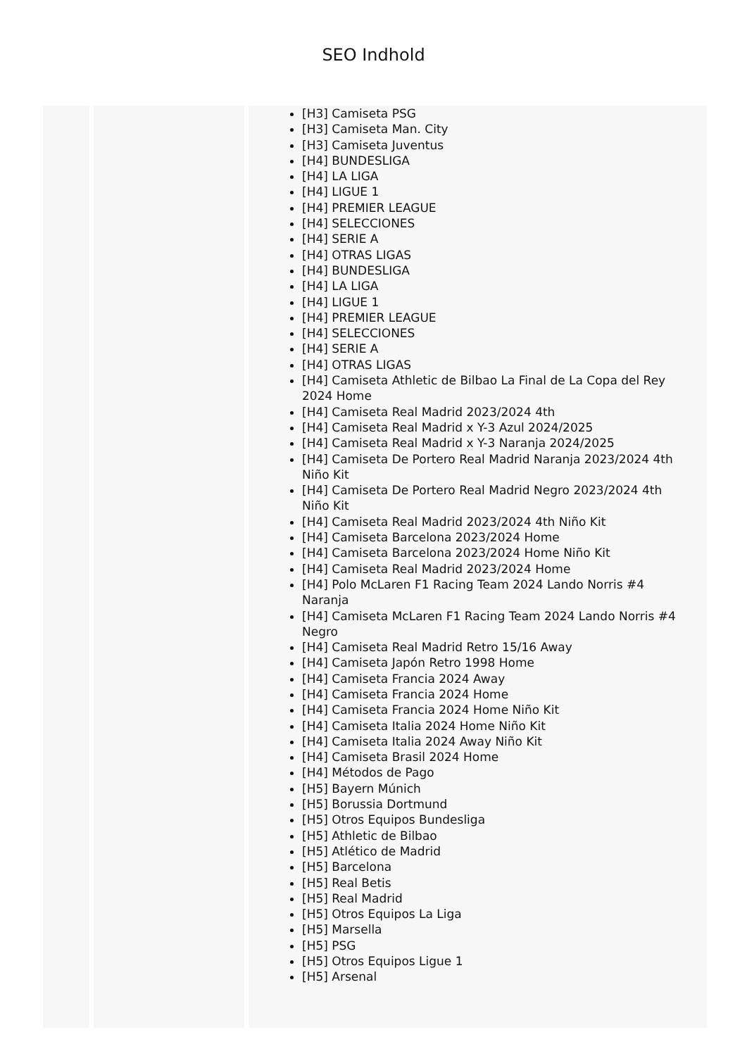SEO Indhold
| | | [H3] Camiseta PSG [H3] Camiseta Man. City [H3] Camiseta Juventus [H4] BUNDESLIGA [H4] LA LIGA [H4] LIGUE 1 [H4] PREMIER LEAGUE [H4] SELECCIONES [H4] SERIE A [H4] OTRAS LIGAS [H4] BUNDESLIGA [H4] LA LIGA [H4] LIGUE 1 [H4] PREMIER LEAGUE [H4] SELECCIONES [H4] SERIE A [H4] OTRAS LIGAS [H4] Camiseta Athletic de Bilbao La Final de La Copa del Rey 2024 Home [H4] Camiseta Real Madrid 2023/2024 4th [H4] Camiseta Real Madrid x Y-3 Azul 2024/2025 [H4] Camiseta Real Madrid x Y-3 Naranja 2024/2025 [H4] Camiseta De Portero Real Madrid Naranja 2023/2024 4th Niño Kit [H4] Camiseta De Portero Real Madrid Negro 2023/2024 4th Niño Kit [H4] Camiseta Real Madrid 2023/2024 4th Niño Kit [H4] Camiseta Barcelona 2023/2024 Home [H4] Camiseta Barcelona 2023/2024 Home Niño Kit [H4] Camiseta Real Madrid 2023/2024 Home [H4] Polo McLaren F1 Racing Team 2024 Lando Norris #4 Naranja [H4] Camiseta McLaren F1 Racing Team 2024 Lando Norris #4 Negro [H4] Camiseta Real Madrid Retro 15/16 Away [H4] Camiseta Japón Retro 1998 Home [H4] Camiseta Francia 2024 Away [H4] Camiseta Francia 2024 Home [H4] Camiseta Francia 2024 Home Niño Kit [H4] Camiseta Italia 2024 Home Niño Kit [H4] Camiseta Italia 2024 Away Niño Kit [H4] Camiseta Brasil 2024 Home [H4] Métodos de Pago [H5] Bayern Múnich [H5] Borussia Dortmund [H5] Otros Equipos Bundesliga [H5] Athletic de Bilbao [H5] Atlético de Madrid [H5] Barcelona [H5] Real Betis [H5] Real Madrid [H5] Otros Equipos La Liga [H5] Marsella [H5] PSG [H5] Otros Equipos Ligue 1 [H5] Arsenal |